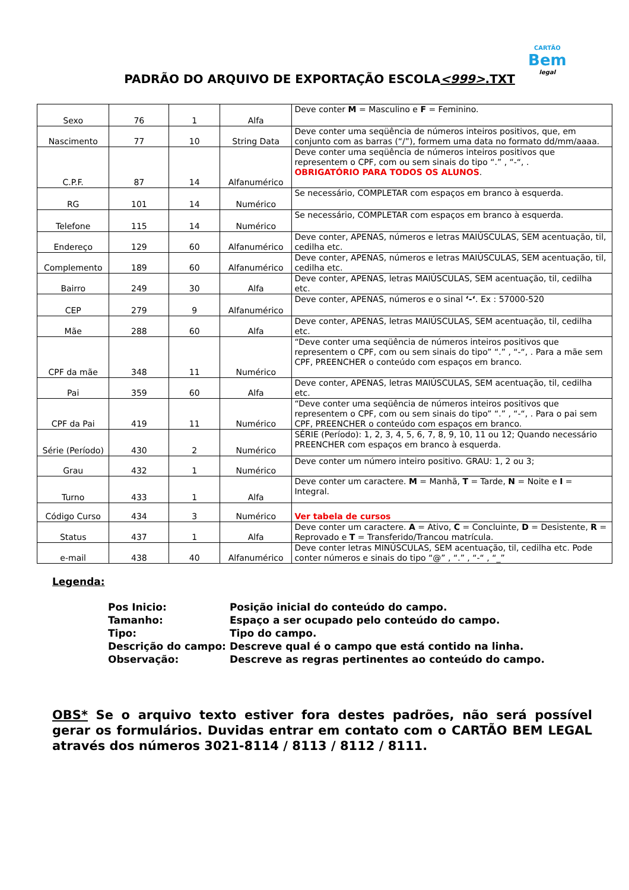PADRÃO DO ARQUIVO DE EXPORTAÇÃO ESCOLA<999>.TXT
CARTÃO
Bem
legal
| Sexo | 76 | 1 | Alfa | Deve conter M = Masculino e F = Feminino. |
| Nascimento | 77 | 10 | String Data | Deve conter uma seqüência de números inteiros positivos, que, em conjunto com as barras (“/”), formem uma data no formato dd/mm/aaaa. |
| C.P.F. | 87 | 14 | Alfanumérico | Deve conter uma seqüência de números inteiros positivos que representem o CPF, com ou sem sinais do tipo “.” , “-“, . OBRIGATÓRIO PARA TODOS OS ALUNOS . |
| RG | 101 | 14 | Numérico | Se necessário, COMPLETAR com espaços em branco à esquerda. |
| Telefone | 115 | 14 | Numérico | Se necessário, COMPLETAR com espaços em branco à esquerda. |
| Endereço | 129 | 60 | Alfanumérico | Deve conter, APENAS, números e letras MAIÚSCULAS, SEM acentuação, til, cedilha etc. |
| Complemento | 189 | 60 | Alfanumérico | Deve conter, APENAS, números e letras MAIÚSCULAS, SEM acentuação, til, cedilha etc. |
| Bairro | 249 | 30 | Alfa | Deve conter, APENAS, letras MAIÚSCULAS, SEM acentuação, til, cedilha etc. |
| CEP | 279 | 9 | Alfanumérico | Deve conter, APENAS, números e o sinal ‘-‘ . Ex : 57000-520 |
| Mãe | 288 | 60 | Alfa | Deve conter, APENAS, letras MAIÚSCULAS, SEM acentuação, til, cedilha etc. |
| CPF da mãe | 348 | 11 | Numérico | “Deve conter uma seqüência de números inteiros positivos que representem o CPF, com ou sem sinais do tipo” “.” , “-“, . Para a mãe sem CPF, PREENCHER o conteúdo com espaços em branco. |
| Pai | 359 | 60 | Alfa | Deve conter, APENAS, letras MAIÚSCULAS, SEM acentuação, til, cedilha etc. |
| CPF da Pai | 419 | 11 | Numérico | “Deve conter uma seqüência de números inteiros positivos que representem o CPF, com ou sem sinais do tipo” “.” , “-“, . Para o pai sem CPF, PREENCHER o conteúdo com espaços em branco. |
| Série (Período) | 430 | 2 | Numérico | SÉRIE (Período): 1, 2, 3, 4, 5, 6, 7, 8, 9, 10, 11 ou 12; Quando necessário PREENCHER com espaços em branco à esquerda. |
| Grau | 432 | 1 | Numérico | Deve conter um número inteiro positivo. GRAU: 1, 2 ou 3; |
| Turno | 433 | 1 | Alfa | Deve conter um caractere. M = Manhã, T = Tarde, N = Noite e I = Integral. |
| Código Curso | 434 | 3 | Numérico | Ver tabela de cursos |
| Status | 437 | 1 | Alfa | Deve conter um caractere. A = Ativo, C = Concluinte, D = Desistente, R = Reprovado e T = Transferido/Trancou matrícula. |
| e-mail | 438 | 40 | Alfanumérico | Deve conter letras MINÚSCULAS, SEM acentuação, til, cedilha etc. Pode conter números e sinais do tipo “@” , “.” , “-“ , “_” |
Legenda:
| Pos Inicio: | Posição inicial do conteúdo do campo. |
| Tamanho: | Espaço a ser ocupado pelo conteúdo do campo. |
| Tipo: | Tipo do campo. |
| Descrição do campo: | Descreve qual é o campo que está contido na linha. |
| Observação: | Descreve as regras pertinentes ao conteúdo do campo. |
OBS* Se o arquivo texto estiver fora destes padrões, não será possível gerar os formulários. Duvidas entrar em contato com o CARTÃO BEM LEGAL através dos números 3021-8114 / 8113 / 8112 / 8111.